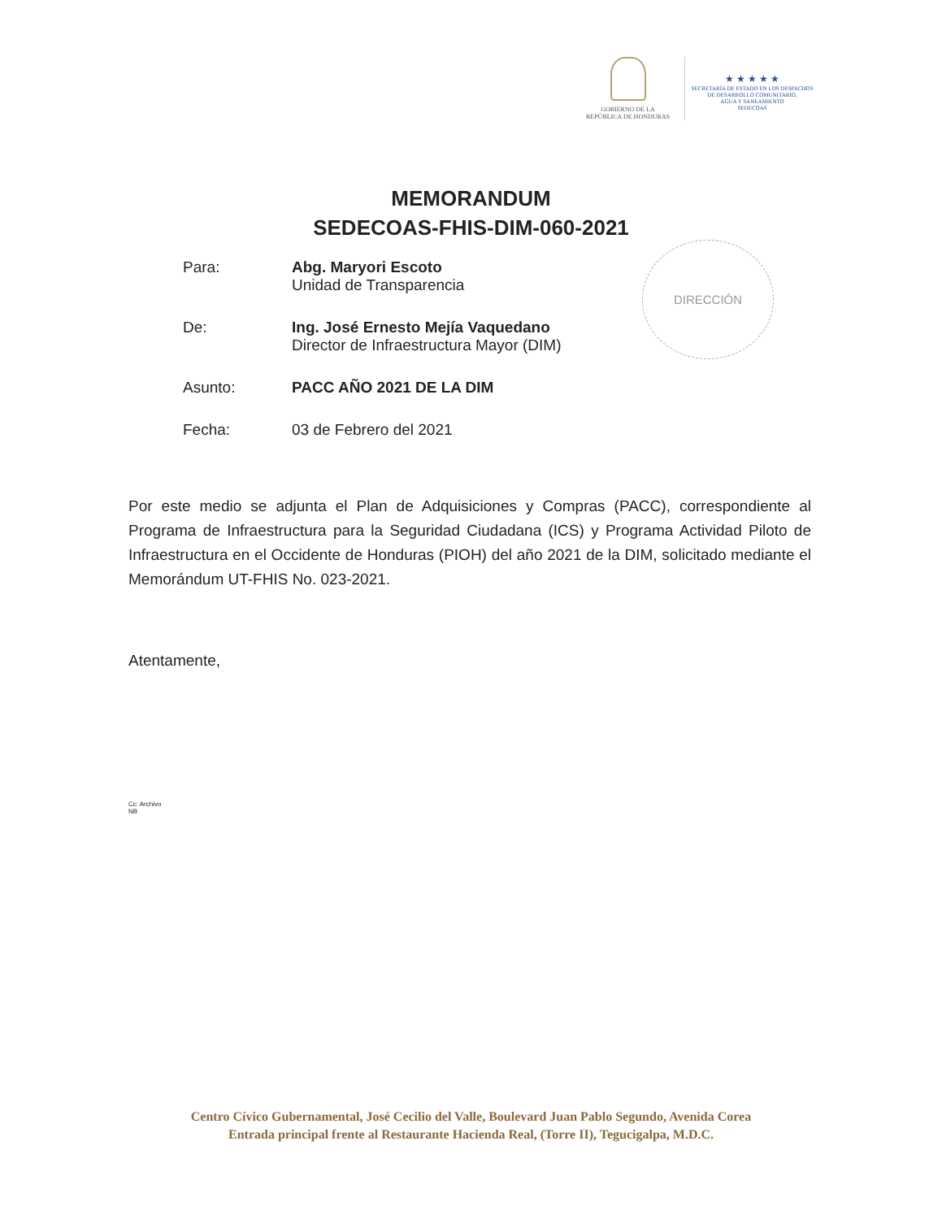GOBIERNO DE LA
REPÚBLICA DE HONDURAS
★ ★ ★ ★ ★
SECRETARÍA DE ESTADO EN LOS DESPACHOS
DE DESARROLLO COMUNITARIO,
AGUA Y SANEAMIENTO
SEDECOAS
MEMORANDUM
SEDECOAS-FHIS-DIM-060-2021
DIRECCIÓN
Para: Abg. Maryori Escoto
Unidad de Transparencia
De: Ing. José Ernesto Mejía Vaquedano
Director de Infraestructura Mayor (DIM)
Asunto: PACC AÑO 2021 DE LA DIM
Fecha: 03 de Febrero del 2021
Por este medio se adjunta el Plan de Adquisiciones y Compras (PACC), correspondiente al Programa de Infraestructura para la Seguridad Ciudadana (ICS) y Programa Actividad Piloto de Infraestructura en el Occidente de Honduras (PIOH) del año 2021 de la DIM, solicitado mediante el Memorándum UT-FHIS No. 023-2021.
Atentamente,
Cc: Archivo
NB
Centro Cívico Gubernamental, José Cecilio del Valle, Boulevard Juan Pablo Segundo, Avenida Corea
Entrada principal frente al Restaurante Hacienda Real, (Torre II), Tegucigalpa, M.D.C.